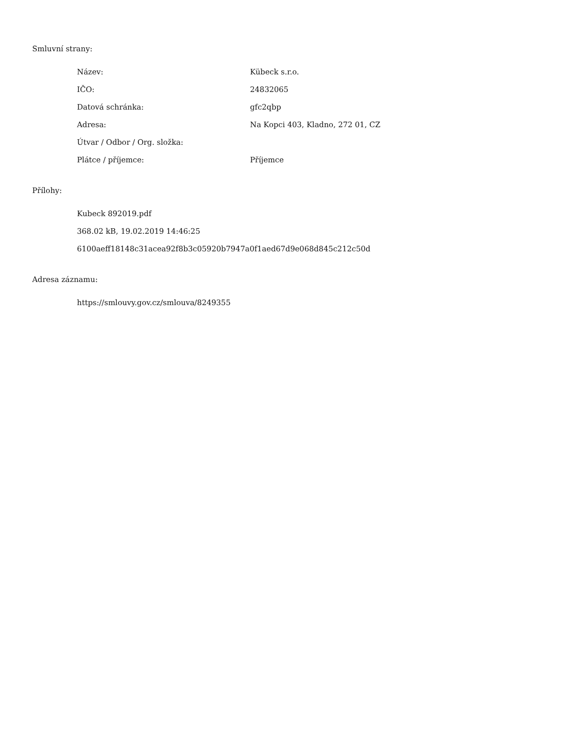Smluvní strany:
| Název: | Kübeck s.r.o. |
| IČO: | 24832065 |
| Datová schránka: | gfc2qbp |
| Adresa: | Na Kopci 403, Kladno, 272 01, CZ |
| Útvar / Odbor / Org. složka: | |
| Plátce / příjemce: | Příjemce |
Přílohy:
Kubeck 892019.pdf
368.02 kB, 19.02.2019 14:46:25
6100aeff18148c31acea92f8b3c05920b7947a0f1aed67d9e068d845c212c50d
Adresa záznamu:
https://smlouvy.gov.cz/smlouva/8249355